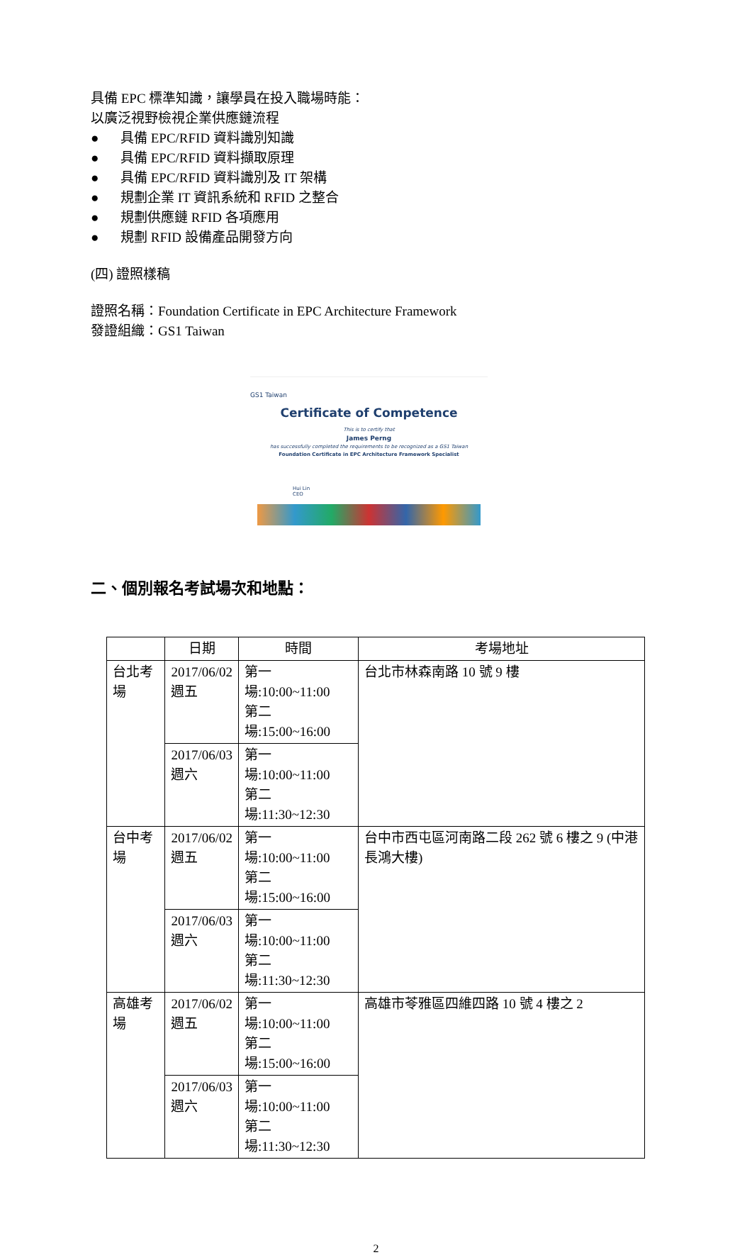具備 EPC 標準知識，讓學員在投入職場時能：
以廣泛視野檢視企業供應鏈流程
● 具備 EPC/RFID 資料識別知識
● 具備 EPC/RFID 資料擷取原理
● 具備 EPC/RFID 資料識別及 IT 架構
● 規劃企業 IT 資訊系統和 RFID 之整合
● 規劃供應鏈 RFID 各項應用
● 規劃 RFID 設備產品開發方向
(四) 證照樣稿
證照名稱：Foundation Certificate in EPC Architecture Framework
發證組織：GS1 Taiwan
GS1 Taiwan
Certificate of Competence
This is to certify that
James Perng
has successfully completed the requirements to be recognized as a GS1 Taiwan
Foundation Certificate in EPC Architecture Framework Specialist
Hui Lin
CEO
二、個別報名考試場次和地點：
| | 日期 | 時間 | 考場地址 |
| --- | --- | --- | --- |
| 台北考場 | 2017/06/02 週五 | 第一場:10:00~11:00 第二場:15:00~16:00 | 台北市林森南路 10 號 9 樓 |
| | 2017/06/03 週六 | 第一場:10:00~11:00 第二場:11:30~12:30 | |
| 台中考場 | 2017/06/02 週五 | 第一場:10:00~11:00 第二場:15:00~16:00 | 台中市西屯區河南路二段 262 號 6 樓之 9 (中港長鴻大樓) |
| | 2017/06/03 週六 | 第一場:10:00~11:00 第二場:11:30~12:30 | |
| 高雄考場 | 2017/06/02 週五 | 第一場:10:00~11:00 第二場:15:00~16:00 | 高雄市苓雅區四維四路 10 號 4 樓之 2 |
| | 2017/06/03 週六 | 第一場:10:00~11:00 第二場:11:30~12:30 | |
2